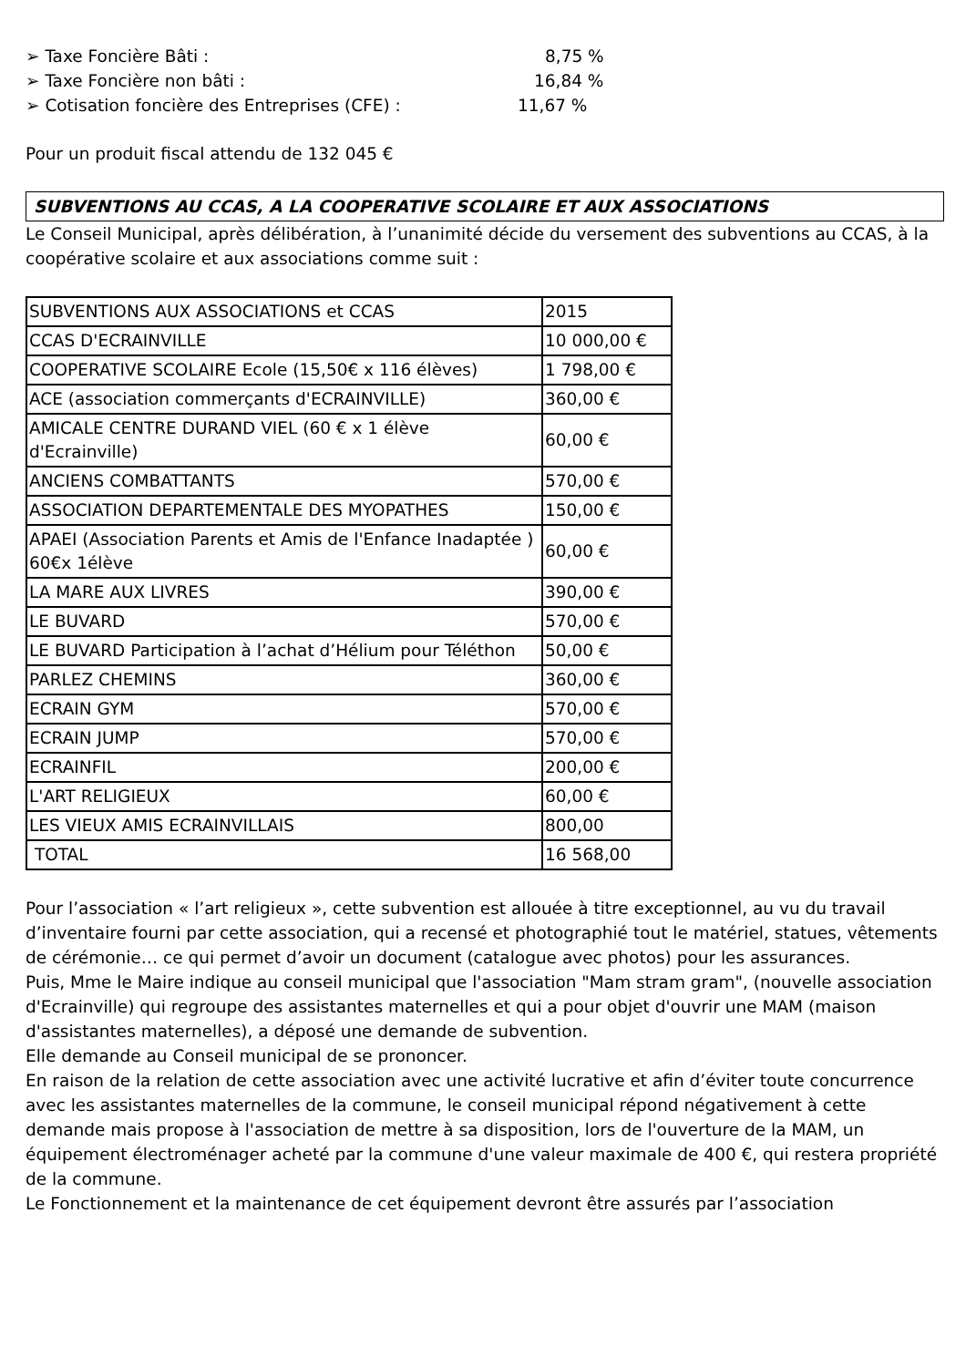➢ Taxe Foncière Bâti : 8,75 %
➢ Taxe Foncière non bâti : 16,84 %
➢ Cotisation foncière des Entreprises (CFE) : 11,67 %
Pour un produit fiscal attendu de 132 045 €
SUBVENTIONS AU CCAS, A LA COOPERATIVE SCOLAIRE ET AUX ASSOCIATIONS
Le Conseil Municipal, après délibération, à l’unanimité décide du versement des subventions au CCAS, à la coopérative scolaire et aux associations comme suit :
| SUBVENTIONS AUX ASSOCIATIONS et CCAS | 2015 |
| CCAS D'ECRAINVILLE | 10 000,00 € |
| COOPERATIVE SCOLAIRE Ecole (15,50€ x 116 élèves) | 1 798,00 € |
| ACE (association commerçants d'ECRAINVILLE) | 360,00 € |
| AMICALE CENTRE DURAND VIEL (60 € x 1 élève d'Ecrainville) | 60,00 € |
| ANCIENS COMBATTANTS | 570,00 € |
| ASSOCIATION DEPARTEMENTALE DES MYOPATHES | 150,00 € |
| APAEI (Association Parents et Amis de l'Enfance Inadaptée ) 60€x 1élève | 60,00 € |
| LA MARE AUX LIVRES | 390,00 € |
| LE BUVARD | 570,00 € |
| LE BUVARD Participation à l’achat d’Hélium pour Téléthon | 50,00 € |
| PARLEZ CHEMINS | 360,00 € |
| ECRAIN GYM | 570,00 € |
| ECRAIN JUMP | 570,00 € |
| ECRAINFIL | 200,00 € |
| L'ART RELIGIEUX | 60,00 € |
| LES VIEUX AMIS ECRAINVILLAIS | 800,00 |
| TOTAL | 16 568,00 |
Pour l’association « l’art religieux », cette subvention est allouée à titre exceptionnel, au vu du travail d’inventaire fourni par cette association, qui a recensé et photographié tout le matériel, statues, vêtements de cérémonie… ce qui permet d’avoir un document (catalogue avec photos) pour les assurances.
Puis, Mme le Maire indique au conseil municipal que l'association "Mam stram gram", (nouvelle association d'Ecrainville) qui regroupe des assistantes maternelles et qui a pour objet d'ouvrir une MAM (maison d'assistantes maternelles), a déposé une demande de subvention.
Elle demande au Conseil municipal de se prononcer.
En raison de la relation de cette association avec une activité lucrative et afin d’éviter toute concurrence avec les assistantes maternelles de la commune, le conseil municipal répond négativement à cette demande mais propose à l'association de mettre à sa disposition, lors de l'ouverture de la MAM, un équipement électroménager acheté par la commune d'une valeur maximale de 400 €, qui restera propriété de la commune.
Le Fonctionnement et la maintenance de cet équipement devront être assurés par l’association